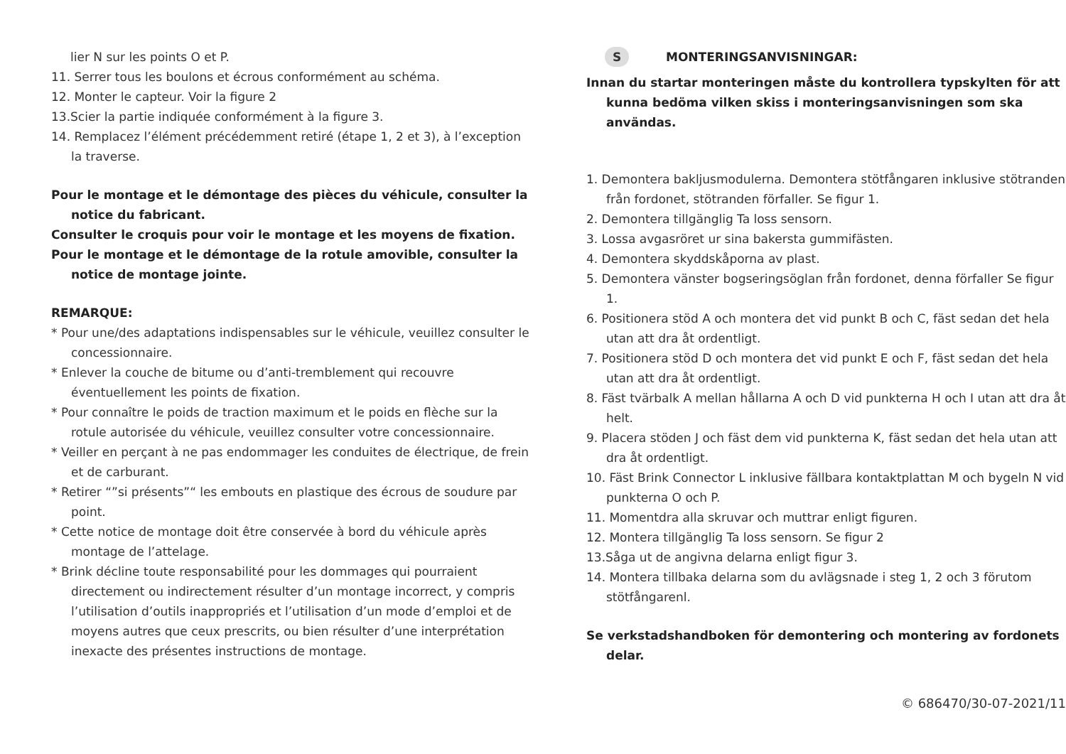lier N sur les points O et P.
11. Serrer tous les boulons et écrous conformément au schéma.
12. Monter le capteur. Voir la figure 2
13.Scier la partie indiquée conformément à la figure 3.
14. Remplacez l’élément précédemment retiré (étape 1, 2 et 3), à l’exception la traverse.
Pour le montage et le démontage des pièces du véhicule, consulter la notice du fabricant.
Consulter le croquis pour voir le montage et les moyens de fixation.
Pour le montage et le démontage de la rotule amovible, consulter la notice de montage jointe.
REMARQUE:
* Pour une/des adaptations indispensables sur le véhicule, veuillez consulter le concessionnaire.
* Enlever la couche de bitume ou d’anti-tremblement qui recouvre éventuellement les points de fixation.
* Pour connaître le poids de traction maximum et le poids en flèche sur la rotule autorisée du véhicule, veuillez consulter votre concessionnaire.
* Veiller en perçant à ne pas endommager les conduites de électrique, de frein et de carburant.
* Retirer “”si présents”“ les embouts en plastique des écrous de soudure par point.
* Cette notice de montage doit être conservée à bord du véhicule après montage de l’attelage.
* Brink décline toute responsabilité pour les dommages qui pourraient directement ou indirectement résulter d’un montage incorrect, y compris l’utilisation d’outils inappropriés et l’utilisation d’un mode d’emploi et de moyens autres que ceux prescrits, ou bien résulter d’une interprétation inexacte des présentes instructions de montage.
S MONTERINGSANVISNINGAR:
Innan du startar monteringen måste du kontrollera typskylten för att kunna bedöma vilken skiss i monteringsanvisningen som ska användas.
1. Demontera bakljusmodulerna. Demontera stötfångaren inklusive stötranden från fordonet, stötranden förfaller. Se figur 1.
2. Demontera tillgänglig Ta loss sensorn.
3. Lossa avgasröret ur sina bakersta gummifästen.
4. Demontera skyddskåporna av plast.
5. Demontera vänster bogseringsöglan från fordonet, denna förfaller Se figur 1.
6. Positionera stöd A och montera det vid punkt B och C, fäst sedan det hela utan att dra åt ordentligt.
7. Positionera stöd D och montera det vid punkt E och F, fäst sedan det hela utan att dra åt ordentligt.
8. Fäst tvärbalk A mellan hållarna A och D vid punkterna H och I utan att dra åt helt.
9. Placera stöden J och fäst dem vid punkterna K, fäst sedan det hela utan att dra åt ordentligt.
10. Fäst Brink Connector L inklusive fällbara kontaktplattan M och bygeln N vid punkterna O och P.
11. Momentdra alla skruvar och muttrar enligt figuren.
12. Montera tillgänglig Ta loss sensorn. Se figur 2
13.Såga ut de angivna delarna enligt figur 3.
14. Montera tillbaka delarna som du avlägsnade i steg 1, 2 och 3 förutom stötfångarenl.
Se verkstadshandboken för demontering och montering av fordonets delar.
© 686470/30-07-2021/11